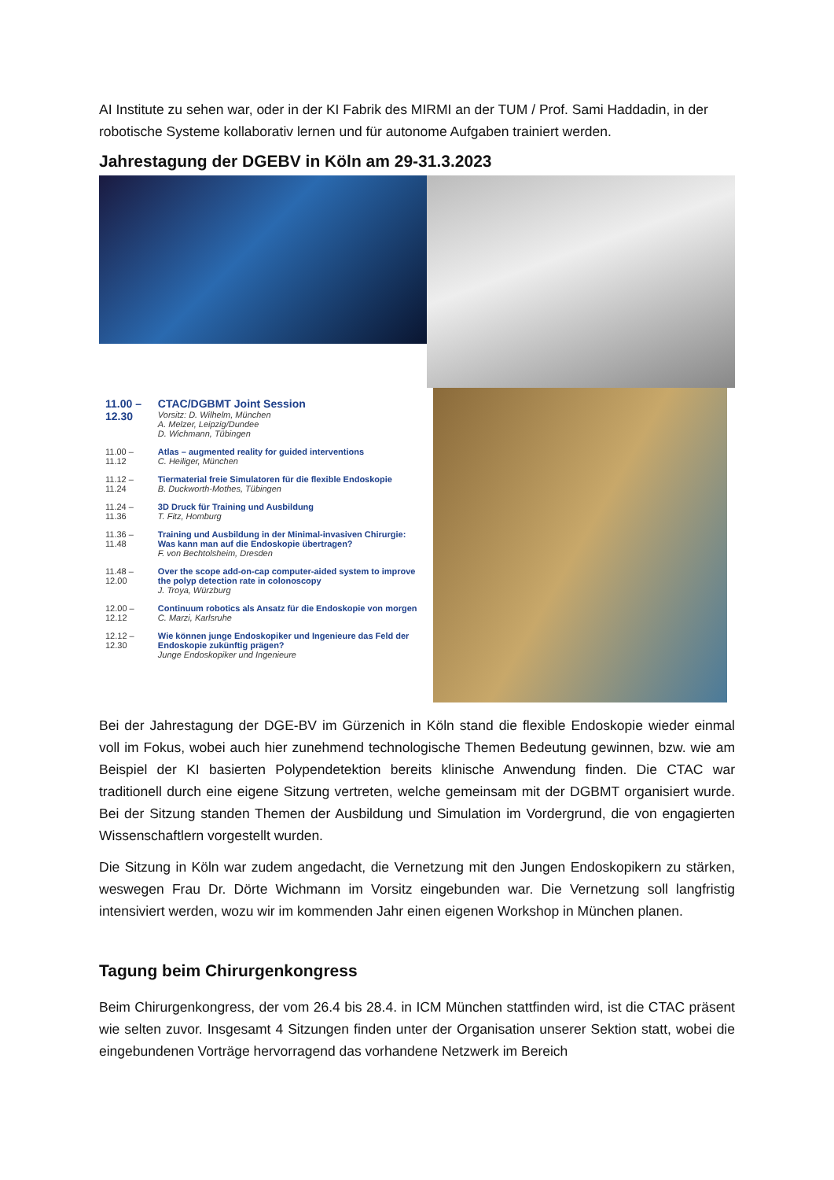AI Institute zu sehen war, oder in der KI Fabrik des MIRMI an der TUM / Prof. Sami Haddadin, in der robotische Systeme kollaborativ lernen und für autonome Aufgaben trainiert werden.
Jahrestagung der DGEBV in Köln am 29-31.3.2023
| 11.00 – 12.30 | CTAC/DGBMT Joint Session Vorsitz: D. Wilhelm, München A. Melzer, Leipzig/Dundee D. Wichmann, Tübingen |
| 11.00 – 11.12 | Atlas – augmented reality for guided interventions C. Heiliger, München |
| 11.12 – 11.24 | Tiermaterial freie Simulatoren für die flexible Endoskopie B. Duckworth-Mothes, Tübingen |
| 11.24 – 11.36 | 3D Druck für Training und Ausbildung T. Fitz, Homburg |
| 11.36 – 11.48 | Training und Ausbildung in der Minimal-invasiven Chirurgie: Was kann man auf die Endoskopie übertragen? F. von Bechtolsheim, Dresden |
| 11.48 – 12.00 | Over the scope add-on-cap computer-aided system to improve the polyp detection rate in colonoscopy J. Troya, Würzburg |
| 12.00 – 12.12 | Continuum robotics als Ansatz für die Endoskopie von morgen C. Marzi, Karlsruhe |
| 12.12 – 12.30 | Wie können junge Endoskopiker und Ingenieure das Feld der Endoskopie zukünftig prägen? Junge Endoskopiker und Ingenieure |
Bei der Jahrestagung der DGE-BV im Gürzenich in Köln stand die flexible Endoskopie wieder einmal voll im Fokus, wobei auch hier zunehmend technologische Themen Bedeutung gewinnen, bzw. wie am Beispiel der KI basierten Polypendetektion bereits klinische Anwendung finden. Die CTAC war traditionell durch eine eigene Sitzung vertreten, welche gemeinsam mit der DGBMT organisiert wurde. Bei der Sitzung standen Themen der Ausbildung und Simulation im Vordergrund, die von engagierten Wissenschaftlern vorgestellt wurden.
Die Sitzung in Köln war zudem angedacht, die Vernetzung mit den Jungen Endoskopikern zu stärken, weswegen Frau Dr. Dörte Wichmann im Vorsitz eingebunden war. Die Vernetzung soll langfristig intensiviert werden, wozu wir im kommenden Jahr einen eigenen Workshop in München planen.
Tagung beim Chirurgenkongress
Beim Chirurgenkongress, der vom 26.4 bis 28.4. in ICM München stattfinden wird, ist die CTAC präsent wie selten zuvor. Insgesamt 4 Sitzungen finden unter der Organisation unserer Sektion statt, wobei die eingebundenen Vorträge hervorragend das vorhandene Netzwerk im Bereich